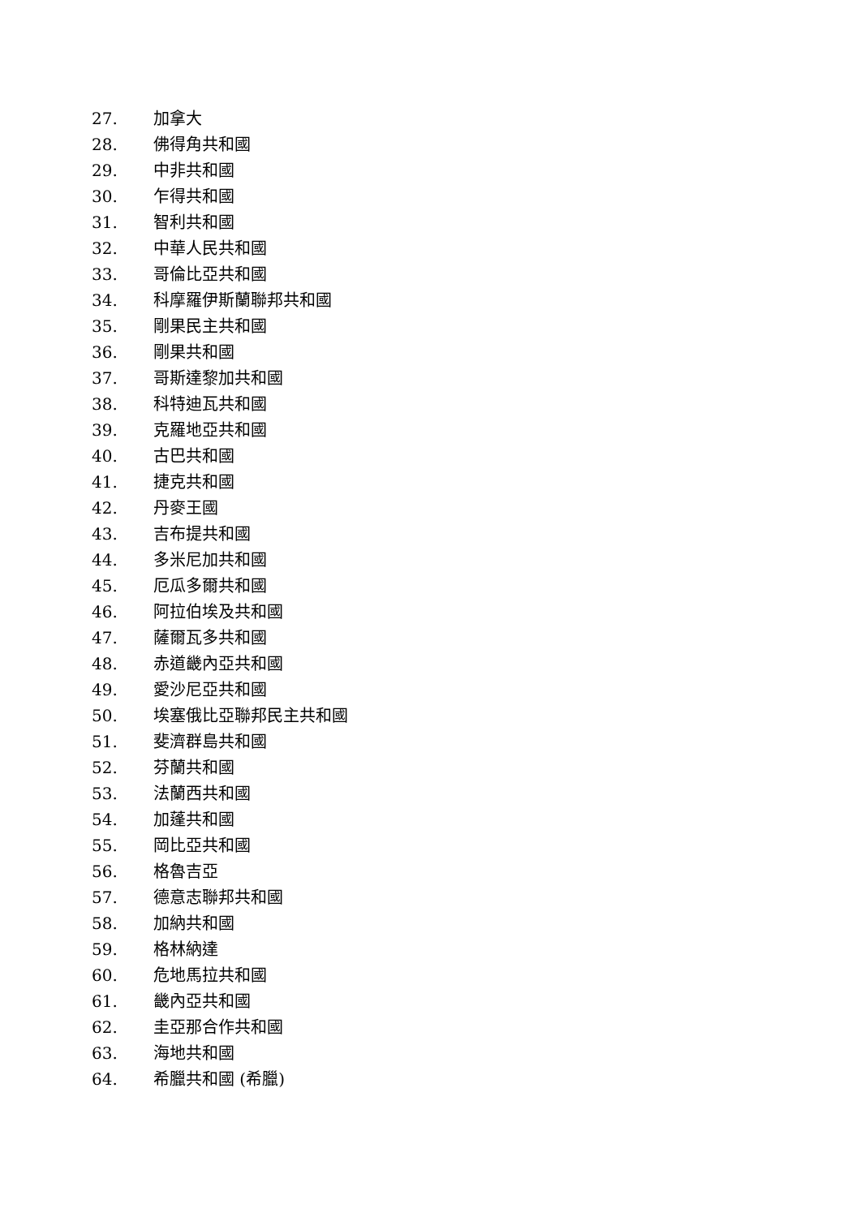27. 加拿大
28. 佛得角共和國
29. 中非共和國
30. 乍得共和國
31. 智利共和國
32. 中華人民共和國
33. 哥倫比亞共和國
34. 科摩羅伊斯蘭聯邦共和國
35. 剛果民主共和國
36. 剛果共和國
37. 哥斯達黎加共和國
38. 科特迪瓦共和國
39. 克羅地亞共和國
40. 古巴共和國
41. 捷克共和國
42. 丹麥王國
43. 吉布提共和國
44. 多米尼加共和國
45. 厄瓜多爾共和國
46. 阿拉伯埃及共和國
47. 薩爾瓦多共和國
48. 赤道畿內亞共和國
49. 愛沙尼亞共和國
50. 埃塞俄比亞聯邦民主共和國
51. 斐濟群島共和國
52. 芬蘭共和國
53. 法蘭西共和國
54. 加蓬共和國
55. 岡比亞共和國
56. 格魯吉亞
57. 德意志聯邦共和國
58. 加納共和國
59. 格林納達
60. 危地馬拉共和國
61. 畿內亞共和國
62. 圭亞那合作共和國
63. 海地共和國
64. 希臘共和國 (希臘)